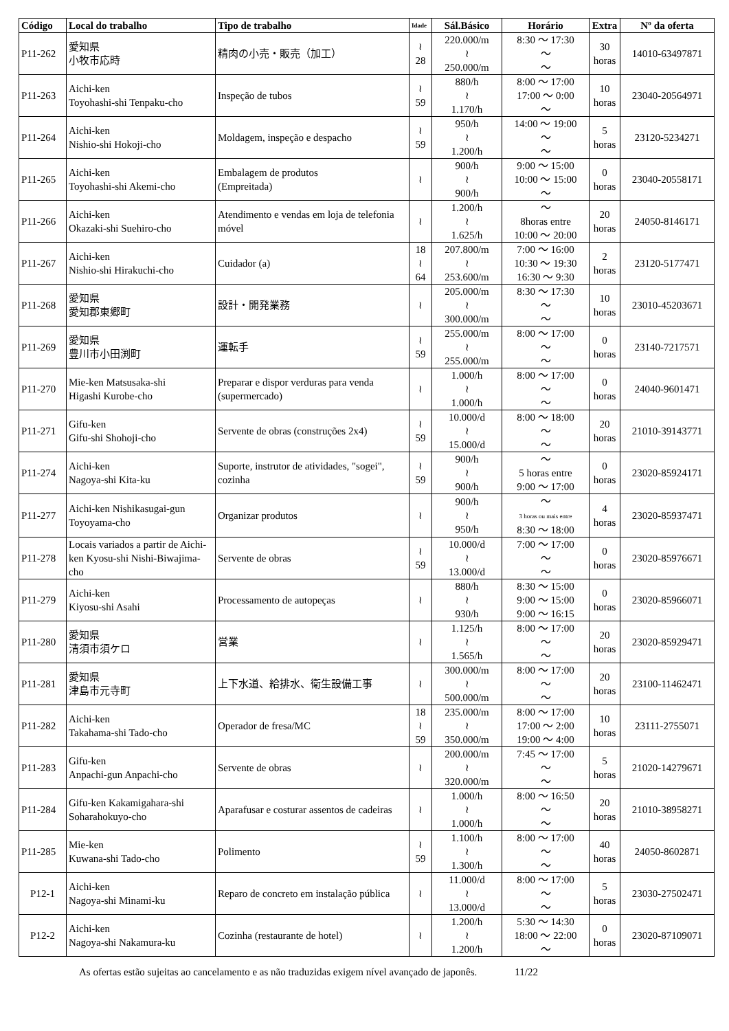| Código | Local do trabalho | Tipo de trabalho | Idade | Sál.Básico | Horário | Extra | Nº da oferta |
| --- | --- | --- | --- | --- | --- | --- | --- |
| P11-262 | 愛知県 小牧市応時 | 精肉の小売・販売（加工） | ≀ 28 | 220.000/m ≀ 250.000/m | 8:30 ～ 17:30 ～ ～ | 30 horas | 14010-63497871 |
| P11-263 | Aichi-ken Toyohashi-shi Tenpaku-cho | Inspeção de tubos | ≀ 59 | 880/h ≀ 1.170/h | 8:00 ～ 17:00 17:00 ～ 0:00 ～ | 10 horas | 23040-20564971 |
| P11-264 | Aichi-ken Nishio-shi Hokoji-cho | Moldagem, inspeção e despacho | ≀ 59 | 950/h ≀ 1.200/h | 14:00 ～ 19:00 ～ ～ | 5 horas | 23120-5234271 |
| P11-265 | Aichi-ken Toyohashi-shi Akemi-cho | Embalagem de produtos (Empreitada) | ≀ | 900/h ≀ 900/h | 9:00 ～ 15:00 10:00 ～ 15:00 ～ | 0 horas | 23040-20558171 |
| P11-266 | Aichi-ken Okazaki-shi Suehiro-cho | Atendimento e vendas em loja de telefonia móvel | ≀ | 1.200/h ≀ 1.625/h | ～ 8horas entre 10:00 ～ 20:00 | 20 horas | 24050-8146171 |
| P11-267 | Aichi-ken Nishio-shi Hirakuchi-cho | Cuidador (a) | 18 ≀ 64 | 207.800/m ≀ 253.600/m | 7:00 ～ 16:00 10:30 ～ 19:30 16:30 ～ 9:30 | 2 horas | 23120-5177471 |
| P11-268 | 愛知県 愛知郡東郷町 | 設計・開発業務 | ≀ | 205.000/m ≀ 300.000/m | 8:30 ～ 17:30 ～ ～ | 10 horas | 23010-45203671 |
| P11-269 | 愛知県 豊川市小田渕町 | 運転手 | ≀ 59 | 255.000/m ≀ 255.000/m | 8:00 ～ 17:00 ～ ～ | 0 horas | 23140-7217571 |
| P11-270 | Mie-ken Matsusaka-shi Higashi Kurobe-cho | Preparar e dispor verduras para venda (supermercado) | ≀ | 1.000/h ≀ 1.000/h | 8:00 ～ 17:00 ～ ～ | 0 horas | 24040-9601471 |
| P11-271 | Gifu-ken Gifu-shi Shohoji-cho | Servente de obras (construções 2x4) | ≀ 59 | 10.000/d ≀ 15.000/d | 8:00 ～ 18:00 ～ ～ | 20 horas | 21010-39143771 |
| P11-274 | Aichi-ken Nagoya-shi Kita-ku | Suporte, instrutor de atividades, "sogei", cozinha | ≀ 59 | 900/h ≀ 900/h | ～ 5 horas entre 9:00 ～ 17:00 | 0 horas | 23020-85924171 |
| P11-277 | Aichi-ken Nishikasugai-gun Toyoyama-cho | Organizar produtos | ≀ | 900/h ≀ 950/h | ～ 3 horas ou mais entre 8:30 ～ 18:00 | 4 horas | 23020-85937471 |
| P11-278 | Locais variados a partir de Aichi-ken Kyosu-shi Nishi-Biwajima-cho | Servente de obras | ≀ 59 | 10.000/d ≀ 13.000/d | 7:00 ～ 17:00 ～ ～ | 0 horas | 23020-85976671 |
| P11-279 | Aichi-ken Kiyosu-shi Asahi | Processamento de autopeças | ≀ | 880/h ≀ 930/h | 8:30 ～ 15:00 9:00 ～ 15:00 9:00 ～ 16:15 | 0 horas | 23020-85966071 |
| P11-280 | 愛知県 清須市須ケロ | 営業 | ≀ | 1.125/h ≀ 1.565/h | 8:00 ～ 17:00 ～ ～ | 20 horas | 23020-85929471 |
| P11-281 | 愛知県 津島市元寺町 | 上下水道、給排水、衛生設備工事 | ≀ | 300.000/m ≀ 500.000/m | 8:00 ～ 17:00 ～ ～ | 20 horas | 23100-11462471 |
| P11-282 | Aichi-ken Takahama-shi Tado-cho | Operador de fresa/MC | 18 ≀ 59 | 235.000/m ≀ 350.000/m | 8:00 ～ 17:00 17:00 ～ 2:00 19:00 ～ 4:00 | 10 horas | 23111-2755071 |
| P11-283 | Gifu-ken Anpachi-gun Anpachi-cho | Servente de obras | ≀ | 200.000/m ≀ 320.000/m | 7:45 ～ 17:00 ～ ～ | 5 horas | 21020-14279671 |
| P11-284 | Gifu-ken Kakamigahara-shi Soharahokuyo-cho | Aparafusar e costurar assentos de cadeiras | ≀ | 1.000/h ≀ 1.000/h | 8:00 ～ 16:50 ～ ～ | 20 horas | 21010-38958271 |
| P11-285 | Mie-ken Kuwana-shi Tado-cho | Polimento | ≀ 59 | 1.100/h ≀ 1.300/h | 8:00 ～ 17:00 ～ ～ | 40 horas | 24050-8602871 |
| P12-1 | Aichi-ken Nagoya-shi Minami-ku | Reparo de concreto em instalação pública | ≀ | 11.000/d ≀ 13.000/d | 8:00 ～ 17:00 ～ ～ | 5 horas | 23030-27502471 |
| P12-2 | Aichi-ken Nagoya-shi Nakamura-ku | Cozinha (restaurante de hotel) | ≀ | 1.200/h ≀ 1.200/h | 5:30 ～ 14:30 18:00 ～ 22:00 ～ | 0 horas | 23020-87109071 |
As ofertas estão sujeitas ao cancelamento e as não traduzidas exigem nível avançado de japonês. 11/22